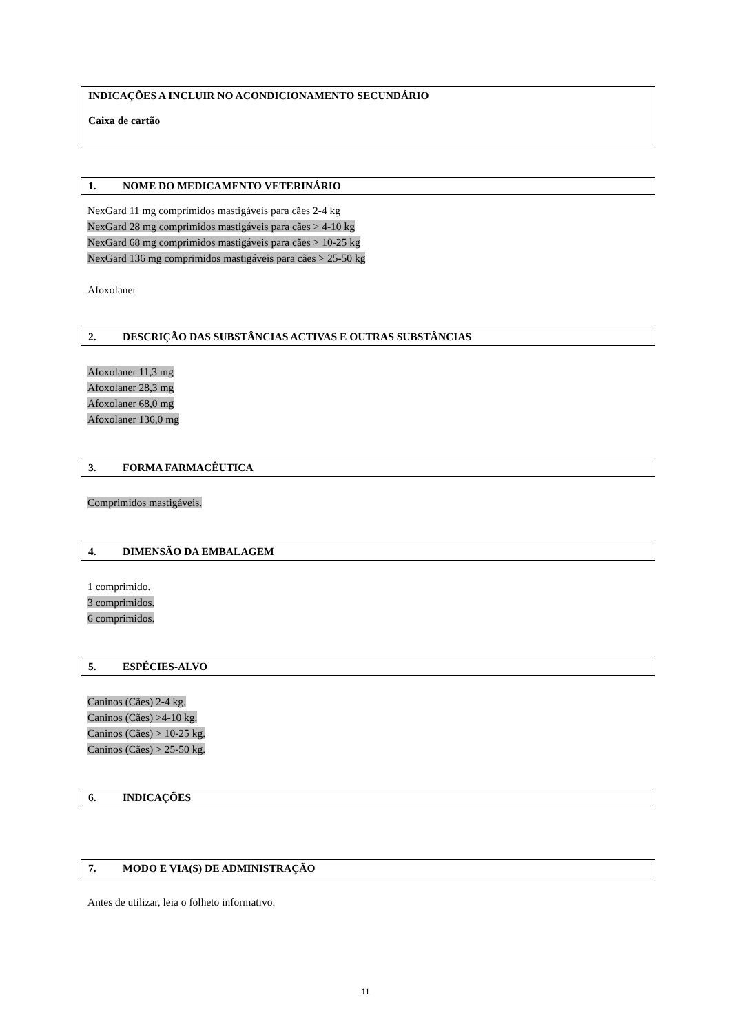INDICAÇÕES A INCLUIR NO ACONDICIONAMENTO SECUNDÁRIO
Caixa de cartão
1. NOME DO MEDICAMENTO VETERINÁRIO
NexGard 11 mg comprimidos mastigáveis para cães 2-4 kg
NexGard 28 mg comprimidos mastigáveis para cães > 4-10 kg
NexGard 68 mg comprimidos mastigáveis para cães > 10-25 kg
NexGard 136 mg comprimidos mastigáveis para cães > 25-50 kg
Afoxolaner
2. DESCRIÇÃO DAS SUBSTÂNCIAS ACTIVAS E OUTRAS SUBSTÂNCIAS
Afoxolaner 11,3 mg
Afoxolaner 28,3 mg
Afoxolaner 68,0 mg
Afoxolaner 136,0 mg
3. FORMA FARMACÊUTICA
Comprimidos mastigáveis.
4. DIMENSÃO DA EMBALAGEM
1 comprimido.
3 comprimidos.
6 comprimidos.
5. ESPÉCIES-ALVO
Caninos (Cães) 2-4 kg.
Caninos (Cães) >4-10 kg.
Caninos (Cães) > 10-25 kg.
Caninos (Cães) > 25-50 kg.
6. INDICAÇÕES
7. MODO E VIA(S) DE ADMINISTRAÇÃO
Antes de utilizar, leia o folheto informativo.
11